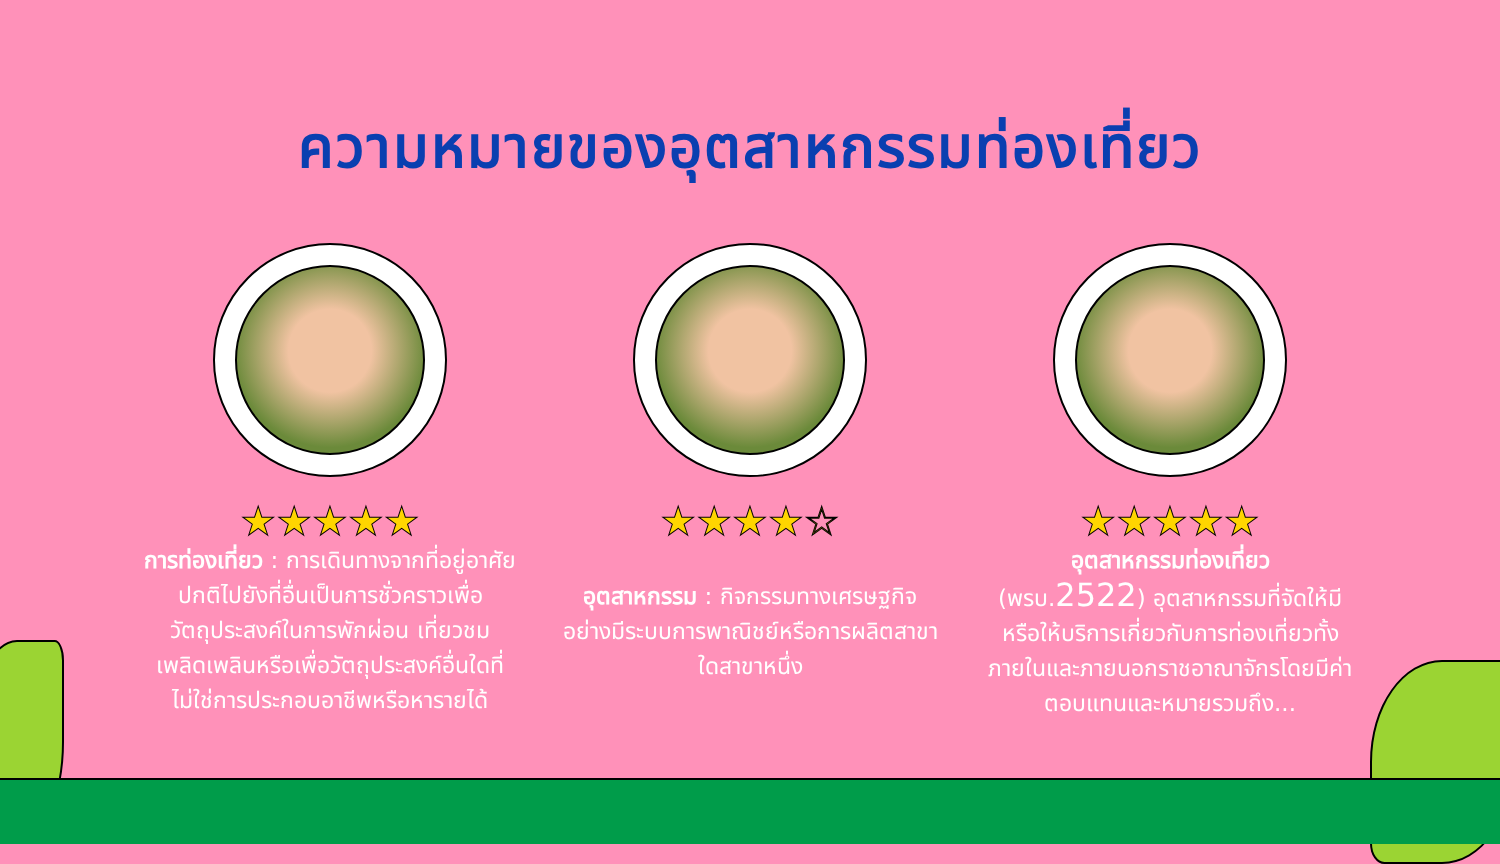ความหมายของอุตสาหกรรมท่องเที่ยว
★★★★★
การท่องเที่ยว : การเดินทางจากที่อยู่อาศัยปกติไปยังที่อื่นเป็นการชั่วคราวเพื่อวัตถุประสงค์ในการพักผ่อน เที่ยวชม เพลิดเพลินหรือเพื่อวัตถุประสงค์อื่นใดที่ไม่ใช่การประกอบอาชีพหรือหารายได้
★★★★☆
อุตสาหกรรม : กิจกรรมทางเศรษฐกิจ อย่างมีระบบการพาณิชย์หรือการผลิตสาขาใดสาขาหนึ่ง
★★★★★
อุตสาหกรรมท่องเที่ยว
(พรบ.2522) อุตสาหกรรมที่จัดให้มีหรือให้บริการเกี่ยวกับการท่องเที่ยวทั้งภายในและภายนอกราชอาณาจักรโดยมีค่าตอบแทนและหมายรวมถึง...